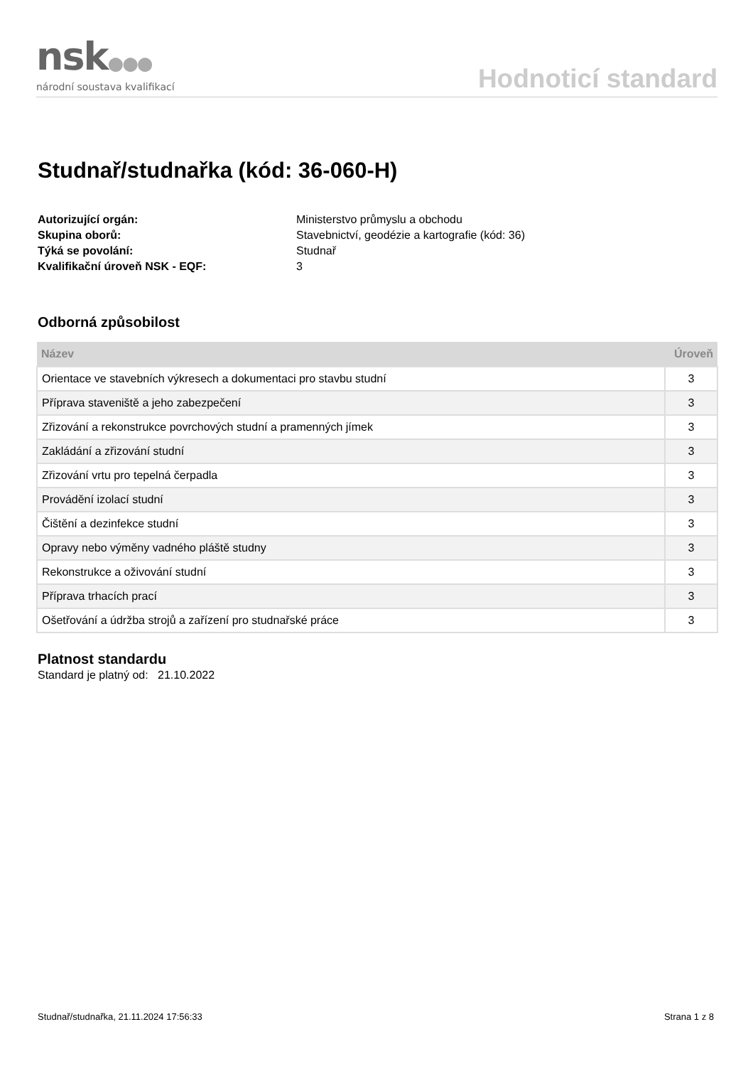nsk●●●
národní soustava kvalifikací
Hodnoticí standard
Studnař/studnařka (kód: 36-060-H)
Autorizující orgán: Ministerstvo průmyslu a obchodu Skupina oborů: Stavebnictví, geodézie a kartografie (kód: 36) Týká se povolání: Studnař Kvalifikační úroveň NSK - EQF: 3
Odborná způsobilost
| Název | Úroveň |
| --- | --- |
| Orientace ve stavebních výkresech a dokumentaci pro stavbu studní | 3 |
| Příprava staveniště a jeho zabezpečení | 3 |
| Zřizování a rekonstrukce povrchových studní a pramenných jímek | 3 |
| Zakládání a zřizování studní | 3 |
| Zřizování vrtu pro tepelná čerpadla | 3 |
| Provádění izolací studní | 3 |
| Čištění a dezinfekce studní | 3 |
| Opravy nebo výměny vadného pláště studny | 3 |
| Rekonstrukce a oživování studní | 3 |
| Příprava trhacích prací | 3 |
| Ošetřování a údržba strojů a zařízení pro studnařské práce | 3 |
Platnost standardu
Standard je platný od: 21.10.2022
Studnař/studnařka, 21.11.2024 17:56:33 Strana 1 z 8